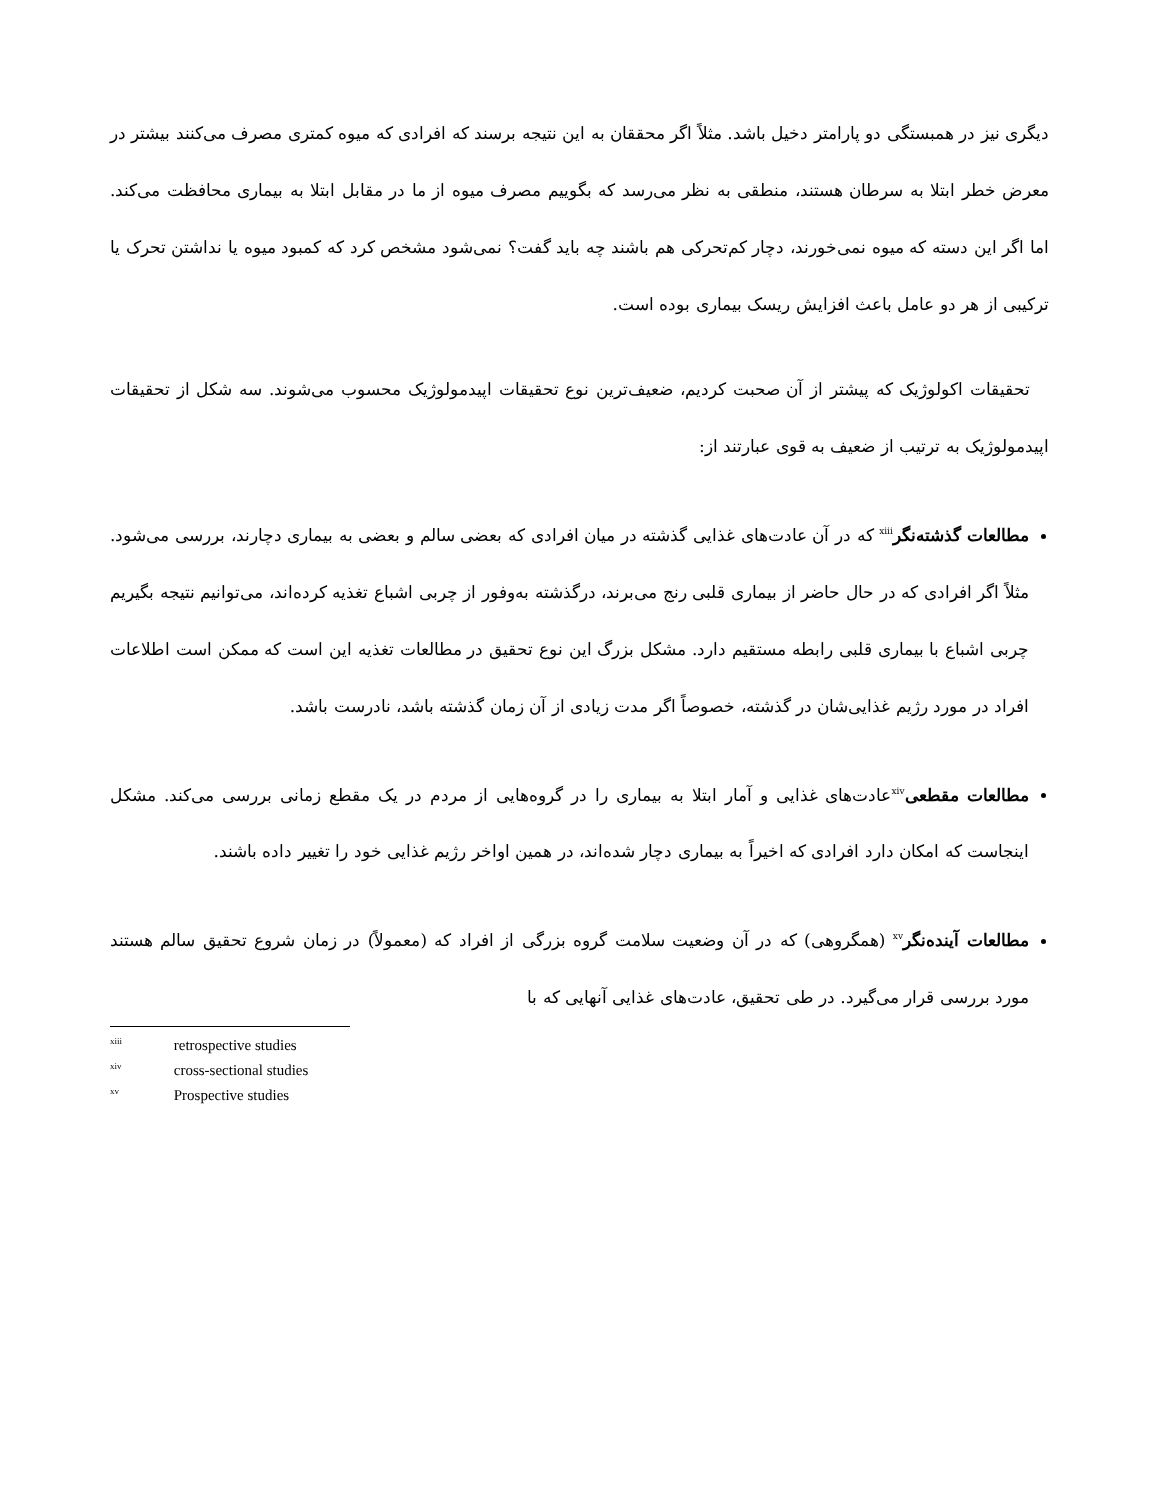دیگری نیز در همبستگی دو پارامتر دخیل باشد. مثلاً اگر محققان به این نتیجه برسند که افرادی که میوه کمتری مصرف می‌کنند بیشتر در معرض خطر ابتلا به سرطان هستند، منطقی به نظر می‌رسد که بگوییم مصرف میوه از ما در مقابل ابتلا به بیماری محافظت می‌کند. اما اگر این دسته که میوه نمی‌خورند، دچار کم‌تحرکی هم باشند چه باید گفت؟ نمی‌شود مشخص کرد که کمبود میوه یا نداشتن تحرک یا ترکیبی از هر دو عامل باعث افزایش ریسک بیماری بوده است.
تحقیقات اکولوژیک که پیشتر از آن صحبت کردیم، ضعیف‌ترین نوع تحقیقات اپیدمولوژیک محسوب می‌شوند. سه شکل از تحقیقات اپیدمولوژیک به ترتیب از ضعیف به قوی عبارتند از:
مطالعات گذشته‌نگر<sup>xiii</sup> که در آن عادت‌های غذایی گذشته در میان افرادی که بعضی سالم و بعضی به بیماری دچارند، بررسی می‌شود. مثلاً اگر افرادی که در حال حاضر از بیماری قلبی رنج می‌برند، درگذشته به‌وفور از چربی اشباع تغذیه کرده‌اند، می‌توانیم نتیجه بگیریم چربی اشباع با بیماری قلبی رابطه مستقیم دارد. مشکل بزرگ این نوع تحقیق در مطالعات تغذیه این است که ممکن است اطلاعات افراد در مورد رژیم غذایی‌شان در گذشته، خصوصاً اگر مدت زیادی از آن زمان گذشته باشد، نادرست باشد.
مطالعات مقطعی<sup>xiv</sup>عادت‌های غذایی و آمار ابتلا به بیماری را در گروه‌هایی از مردم در یک مقطع زمانی بررسی می‌کند. مشکل اینجاست که امکان دارد افرادی که اخیراً به بیماری دچار شده‌اند، در همین اواخر رژیم غذایی خود را تغییر داده باشند.
مطالعات آینده‌نگر<sup>xv</sup> (همگروهی) که در آن وضعیت سلامت گروه بزرگی از افراد که (معمولاً) در زمان شروع تحقیق سالم هستند مورد بررسی قرار می‌گیرد. در طی تحقیق، عادت‌های غذایی آنهایی که با
<sup>xiii</sup> retrospective studies
<sup>xiv</sup> cross-sectional studies
<sup>xv</sup> Prospective studies